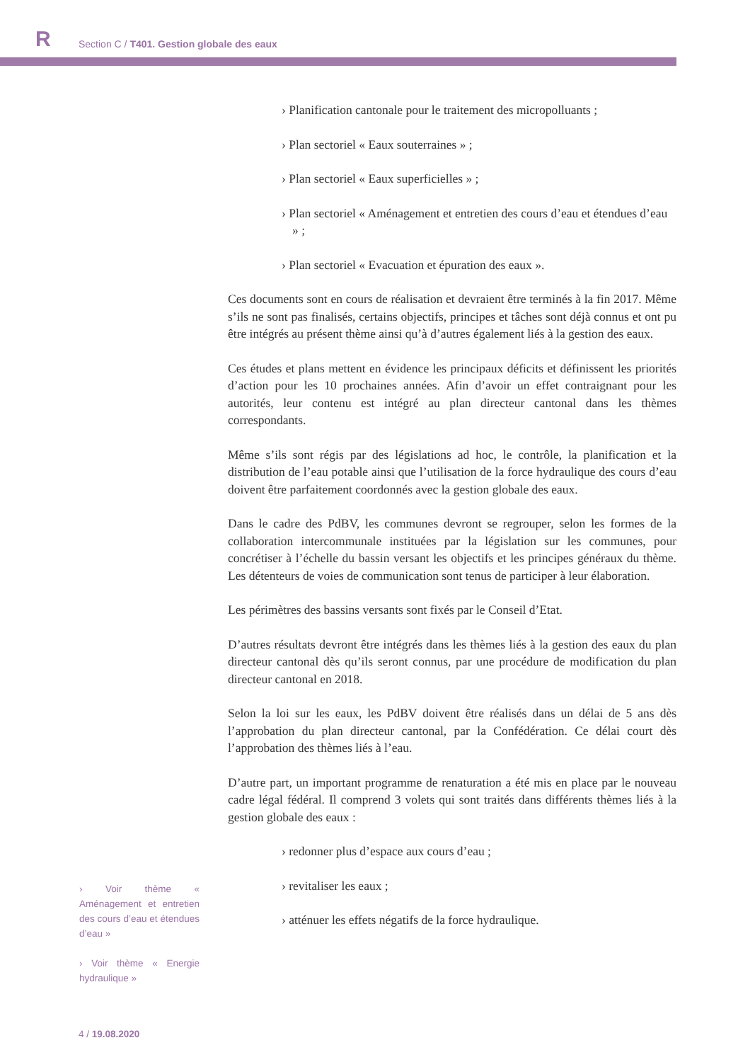R
Section C / T401. Gestion globale des eaux
› Planification cantonale pour le traitement des micropolluants ;
› Plan sectoriel « Eaux souterraines » ;
› Plan sectoriel « Eaux superficielles » ;
› Plan sectoriel « Aménagement et entretien des cours d’eau et étendues d’eau » ;
› Plan sectoriel « Evacuation et épuration des eaux ».
Ces documents sont en cours de réalisation et devraient être terminés à la fin 2017. Même s’ils ne sont pas finalisés, certains objectifs, principes et tâches sont déjà connus et ont pu être intégrés au présent thème ainsi qu’à d’autres également liés à la gestion des eaux.
Ces études et plans mettent en évidence les principaux déficits et définissent les priorités d’action pour les 10 prochaines années. Afin d’avoir un effet contraignant pour les autorités, leur contenu est intégré au plan directeur cantonal dans les thèmes correspondants.
Même s’ils sont régis par des législations ad hoc, le contrôle, la planification et la distribution de l’eau potable ainsi que l’utilisation de la force hydraulique des cours d’eau doivent être parfaitement coordonnés avec la gestion globale des eaux.
Dans le cadre des PdBV, les communes devront se regrouper, selon les formes de la collaboration intercommunale instituées par la législation sur les communes, pour concrétiser à l’échelle du bassin versant les objectifs et les principes généraux du thème. Les détenteurs de voies de communication sont tenus de participer à leur élaboration.
Les périmètres des bassins versants sont fixés par le Conseil d’Etat.
D’autres résultats devront être intégrés dans les thèmes liés à la gestion des eaux du plan directeur cantonal dès qu’ils seront connus, par une procédure de modification du plan directeur cantonal en 2018.
Selon la loi sur les eaux, les PdBV doivent être réalisés dans un délai de 5 ans dès l’approbation du plan directeur cantonal, par la Confédération. Ce délai court dès l’approbation des thèmes liés à l’eau.
D’autre part, un important programme de renaturation a été mis en place par le nouveau cadre légal fédéral. Il comprend 3 volets qui sont traités dans différents thèmes liés à la gestion globale des eaux :
› Voir thème « Aménagement et entretien des cours d’eau et étendues d’eau »
› Voir thème « Energie hydraulique »
› redonner plus d’espace aux cours d’eau ;
› revitaliser les eaux ;
› atténuer les effets négatifs de la force hydraulique.
4 / 19.08.2020